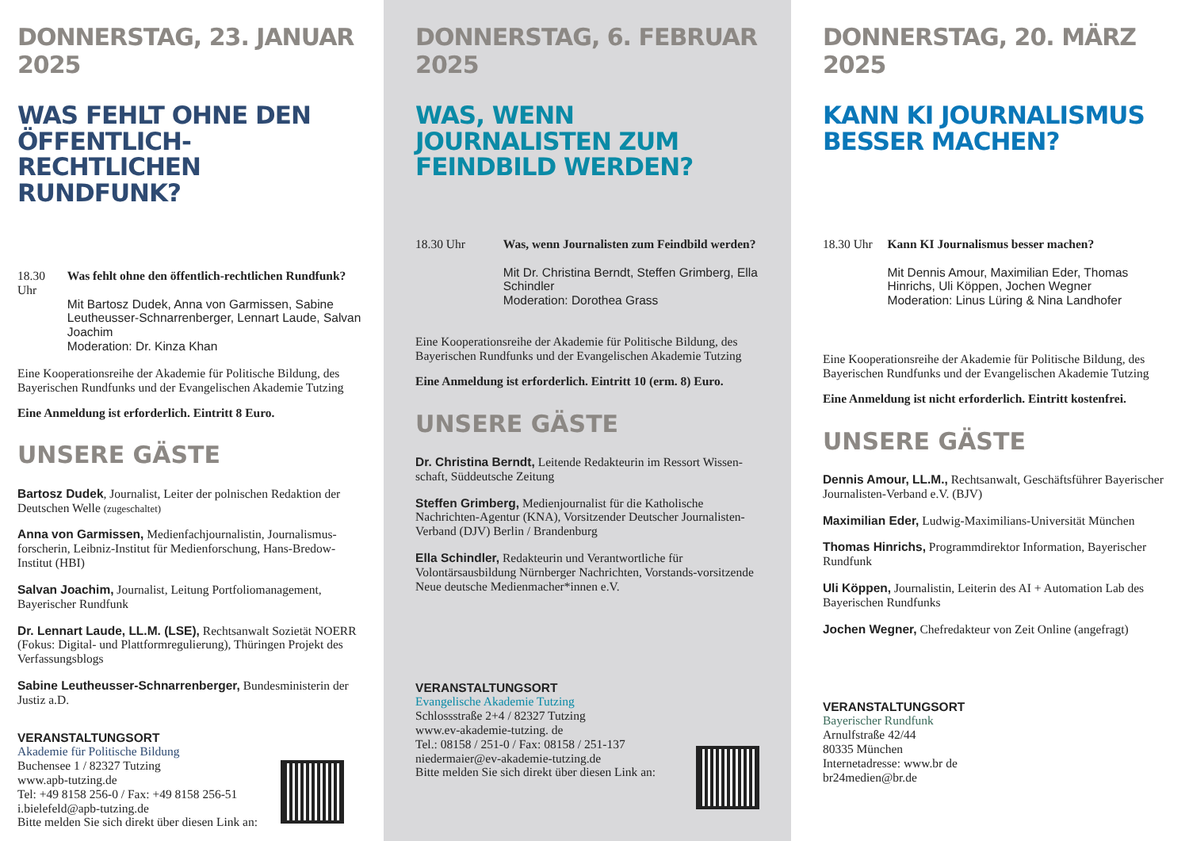DONNERSTAG, 23. JANUAR 2025
WAS FEHLT OHNE DEN ÖFFENTLICH-RECHTLICHEN RUNDFUNK?
18.30 Uhr Was fehlt ohne den öffentlich-rechtlichen Rundfunk?
Mit Bartosz Dudek, Anna von Garmissen, Sabine Leutheusser-Schnarrenberger, Lennart Laude, Salvan Joachim
Moderation: Dr. Kinza Khan
Eine Kooperationsreihe der Akademie für Politische Bildung, des Bayerischen Rundfunks und der Evangelischen Akademie Tutzing
Eine Anmeldung ist erforderlich. Eintritt 8 Euro.
UNSERE GÄSTE
Bartosz Dudek, Journalist, Leiter der polnischen Redaktion der Deutschen Welle (zugeschaltet)
Anna von Garmissen, Medienfachjournalistin, Journalismus-forscherin, Leibniz-Institut für Medienforschung, Hans-Bredow-Institut (HBI)
Salvan Joachim, Journalist, Leitung Portfoliomanagement, Bayerischer Rundfunk
Dr. Lennart Laude, LL.M. (LSE), Rechtsanwalt Sozietät NOERR (Fokus: Digital- und Plattformregulierung), Thüringen Projekt des Verfassungsblogs
Sabine Leutheusser-Schnarrenberger, Bundesministerin der Justiz a.D.
VERANSTALTUNGSORT
Akademie für Politische Bildung
Buchensee 1 / 82327 Tutzing
www.apb-tutzing.de
Tel: +49 8158 256-0 / Fax: +49 8158 256-51
i.bielefeld@apb-tutzing.de
Bitte melden Sie sich direkt über diesen Link an:
DONNERSTAG, 6. FEBRUAR 2025
WAS, WENN JOURNALISTEN ZUM FEINDBILD WERDEN?
18.30 Uhr Was, wenn Journalisten zum Feindbild werden?
Mit Dr. Christina Berndt, Steffen Grimberg, Ella Schindler
Moderation: Dorothea Grass
Eine Kooperationsreihe der Akademie für Politische Bildung, des Bayerischen Rundfunks und der Evangelischen Akademie Tutzing
Eine Anmeldung ist erforderlich. Eintritt 10 (erm. 8) Euro.
UNSERE GÄSTE
Dr. Christina Berndt, Leitende Redakteurin im Ressort Wissen-schaft, Süddeutsche Zeitung
Steffen Grimberg, Medienjournalist für die Katholische Nachrichten-Agentur (KNA), Vorsitzender Deutscher Journalisten-Verband (DJV) Berlin / Brandenburg
Ella Schindler, Redakteurin und Verantwortliche für Volontärsausbildung Nürnberger Nachrichten, Vorstands-vorsitzende Neue deutsche Medienmacher*innen e.V.
VERANSTALTUNGSORT
Evangelische Akademie Tutzing
Schlossstraße 2+4 / 82327 Tutzing
www.ev-akademie-tutzing. de
Tel.: 08158 / 251-0 / Fax: 08158 / 251-137
niedermaier@ev-akademie-tutzing.de
Bitte melden Sie sich direkt über diesen Link an:
DONNERSTAG, 20. MÄRZ 2025
KANN KI JOURNALISMUS BESSER MACHEN?
18.30 Uhr Kann KI Journalismus besser machen?
Mit Dennis Amour, Maximilian Eder, Thomas Hinrichs, Uli Köppen, Jochen Wegner
Moderation: Linus Lüring & Nina Landhofer
Eine Kooperationsreihe der Akademie für Politische Bildung, des Bayerischen Rundfunks und der Evangelischen Akademie Tutzing
Eine Anmeldung ist nicht erforderlich. Eintritt kostenfrei.
UNSERE GÄSTE
Dennis Amour, LL.M., Rechtsanwalt, Geschäftsführer Bayerischer Journalisten-Verband e.V. (BJV)
Maximilian Eder, Ludwig-Maximilians-Universität München
Thomas Hinrichs, Programmdirektor Information, Bayerischer Rundfunk
Uli Köppen, Journalistin, Leiterin des AI + Automation Lab des Bayerischen Rundfunks
Jochen Wegner, Chefredakteur von Zeit Online (angefragt)
VERANSTALTUNGSORT
Bayerischer Rundfunk
Arnulfstraße 42/44
80335 München
Internetadresse: www.br de
br24medien@br.de